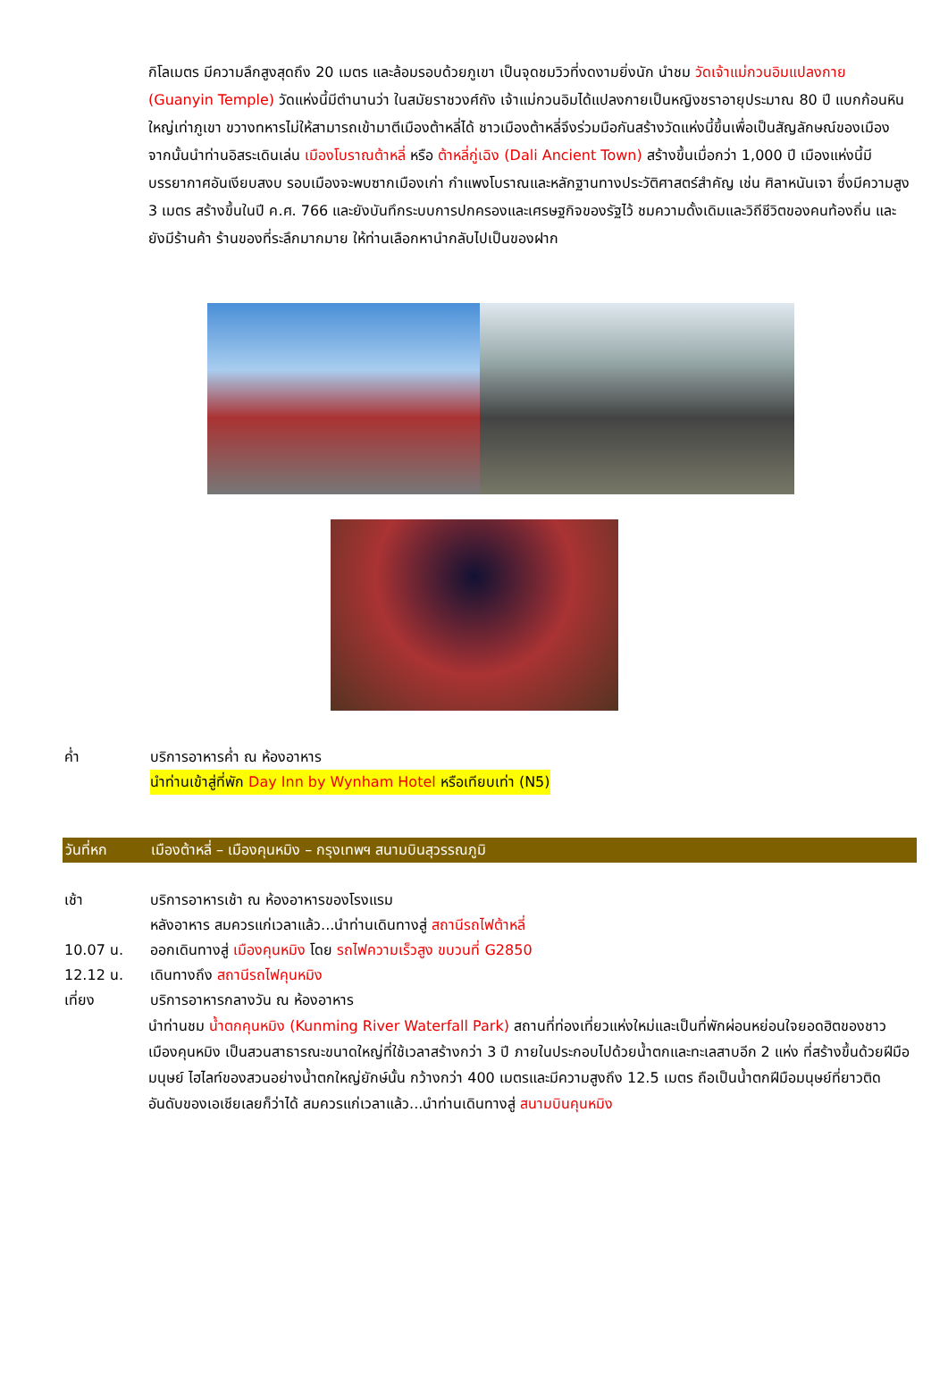กิโลเมตร มีความลึกสูงสุดถึง 20 เมตร และล้อมรอบด้วยภูเขา เป็นจุดชมวิวที่งดงามยิ่งนัก นำชม วัดเจ้าแม่กวนอิมแปลงกาย (Guanyin Temple) วัดแห่งนี้มีตำนานว่า ในสมัยราชวงศ์ถัง เจ้าแม่กวนอิมได้แปลงกายเป็นหญิงชราอายุประมาณ 80 ปี แบกก้อนหินใหญ่เท่าภูเขา ขวางทหารไม่ให้สามารถเข้ามาตีเมืองต้าหลี่ได้ ชาวเมืองต้าหลี่จึงร่วมมือกันสร้างวัดแห่งนี้ขึ้นเพื่อเป็นสัญลักษณ์ของเมือง จากนั้นนำท่านอิสระเดินเล่น เมืองโบราณต้าหลี่ หรือ ต้าหลี่กู่เฉิง (Dali Ancient Town) สร้างขึ้นเมื่อกว่า 1,000 ปี เมืองแห่งนี้มีบรรยากาศอันเงียบสงบ รอบเมืองจะพบซากเมืองเก่า กำแพงโบราณและหลักฐานทางประวัติศาสตร์สำคัญ เช่น ศิลาหนันเจา ซึ่งมีความสูง 3 เมตร สร้างขึ้นในปี ค.ศ. 766 และยังบันทึกระบบการปกครองและเศรษฐกิจของรัฐไว้ ชมความดั้งเดิมและวิถีชีวิตของคนท้องถิ่น และยังมีร้านค้า ร้านของที่ระลึกมากมาย ให้ท่านเลือกหานำกลับไปเป็นของฝาก
ค่ำ บริการอาหารค่ำ ณ ห้องอาหาร
นำท่านเข้าสู่ที่พัก Day Inn by Wynham Hotel หรือเทียบเท่า (N5)
วันที่หก เมืองต้าหลี่ – เมืองคุนหมิง – กรุงเทพฯ สนามบินสุวรรณภูมิ
เช้า บริการอาหารเช้า ณ ห้องอาหารของโรงแรม
หลังอาหาร สมควรแก่เวลาแล้ว...นำท่านเดินทางสู่ สถานีรถไฟต้าหลี่
10.07 น. ออกเดินทางสู่ เมืองคุนหมิง โดย รถไฟความเร็วสูง ขบวนที่ G2850
12.12 น. เดินทางถึง สถานีรถไฟคุนหมิง
เที่ยง บริการอาหารกลางวัน ณ ห้องอาหาร
นำท่านชม น้ำตกคุนหมิง (Kunming River Waterfall Park) สถานที่ท่องเที่ยวแห่งใหม่และเป็นที่พักผ่อนหย่อนใจยอดฮิตของชาวเมืองคุนหมิง เป็นสวนสาธารณะขนาดใหญ่ที่ใช้เวลาสร้างกว่า 3 ปี ภายในประกอบไปด้วยน้ำตกและทะเลสาบอีก 2 แห่ง ที่สร้างขึ้นด้วยฝีมือมนุษย์ ไฮไลท์ของสวนอย่างน้ำตกใหญ่ยักษ์นั้น กว้างกว่า 400 เมตรและมีความสูงถึง 12.5 เมตร ถือเป็นน้ำตกฝีมือมนุษย์ที่ยาวติดอันดับของเอเชียเลยก็ว่าได้ สมควรแก่เวลาแล้ว...นำท่านเดินทางสู่ สนามบินคุนหมิง